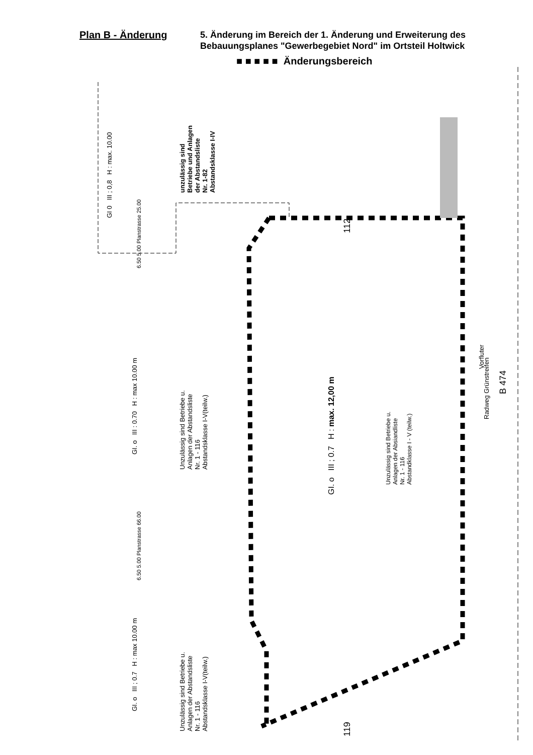Plan B - Änderung
5. Änderung im Bereich der 1. Änderung und Erweiterung des
Bebauungsplanes "Gewerbegebiet Nord" im Ortsteil Holtwick
■ ■ ■ ■ ■ Änderungsbereich
GI 0 III ; 0,8 H : max. 10.00
unzulässig sind
Betriebe und Anlagen
der Abstandsliste
Nr. 1-82
Abstandsklasse I-IV
GI. o III : 0.70 H : max 10.00 m
Unzulässig sind Betriebe u.
Anlagen der Abstandsliste
Nr. 1 - 116
Abstandsklasse I-V(teilw.)
112
GI. o III ; 0.7 H : max. 12,00 m
Unzulässig sind Betriebe u.
Anlagen der Absiandliste
Nr. 1 - 116
Abstandklasse I - V (teilw.)
Vorfluter
Radweg Grünstreifen
B 474
GI. o III ; 0.7 H : max 10.00 m
Unzulässig sind Betriebe u.
Anlagen der Abstandsliste
Nr. 1 - 116
Abstandsklasse I-V(teilw.)
119
6.50 5.00 Planstrasse 25.00
6.50 5.00 Planstrasse 66.00